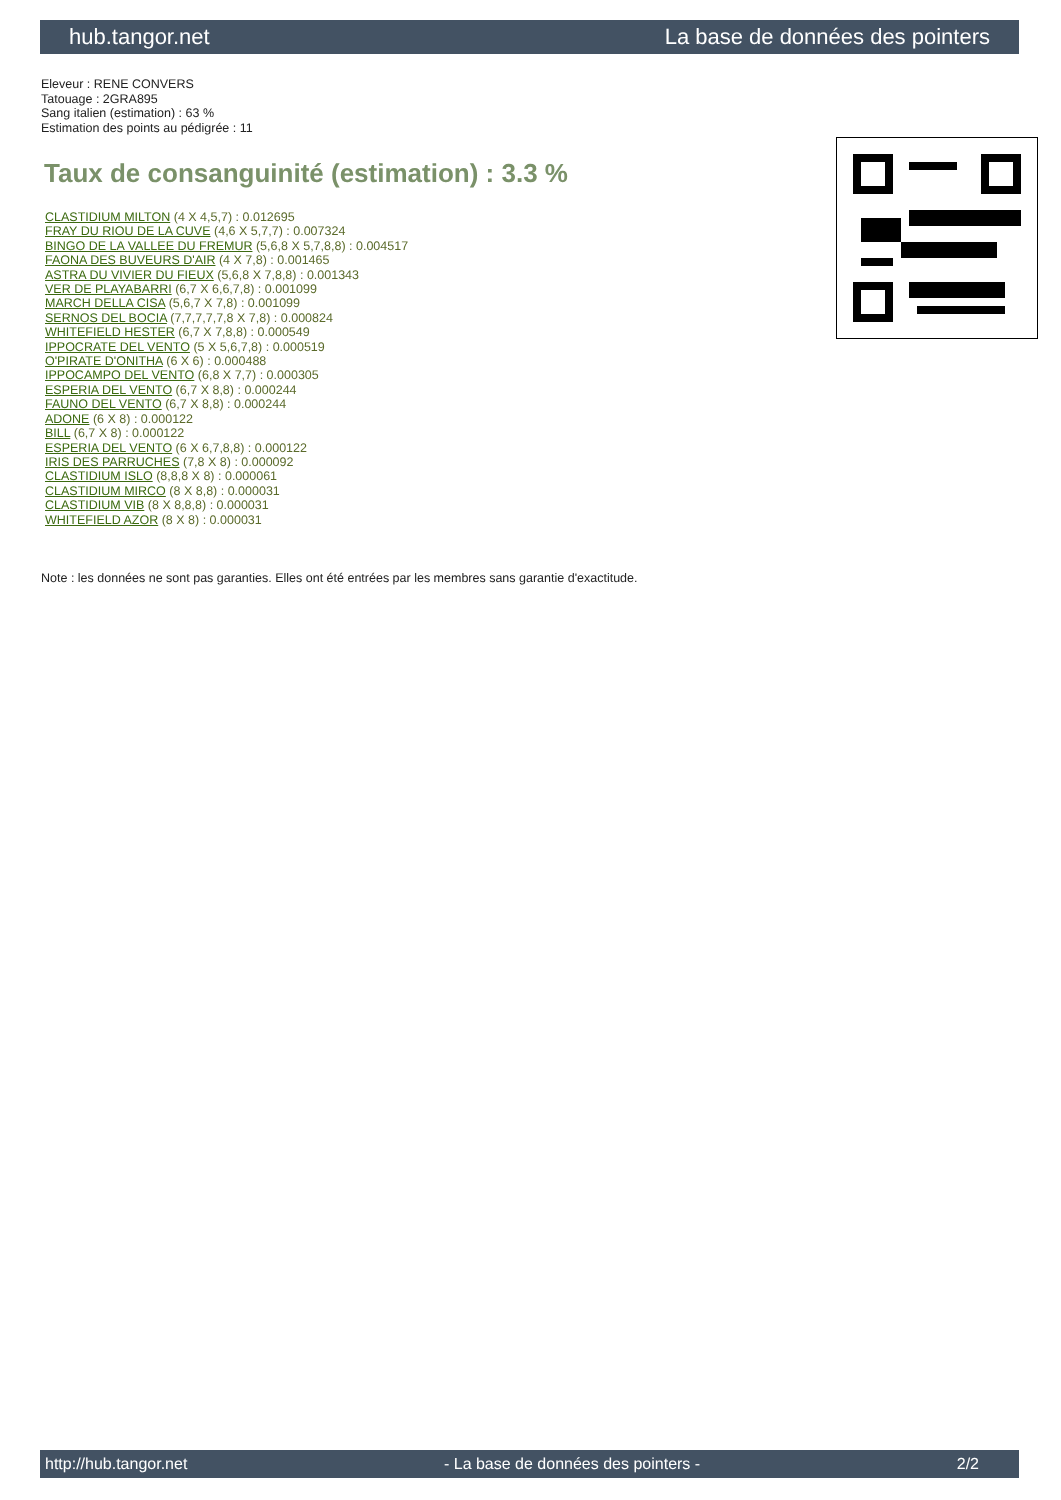hub.tangor.net La base de données des pointers
Eleveur : RENE CONVERS
Tatouage : 2GRA895
Sang italien (estimation) : 63 %
Estimation des points au pédigrée : 11
Taux de consanguinité (estimation) : 3.3 %
CLASTIDIUM MILTON (4 X 4,5,7) : 0.012695
FRAY DU RIOU DE LA CUVE (4,6 X 5,7,7) : 0.007324
BINGO DE LA VALLEE DU FREMUR (5,6,8 X 5,7,8,8) : 0.004517
FAONA DES BUVEURS D'AIR (4 X 7,8) : 0.001465
ASTRA DU VIVIER DU FIEUX (5,6,8 X 7,8,8) : 0.001343
VER DE PLAYABARRI (6,7 X 6,6,7,8) : 0.001099
MARCH DELLA CISA (5,6,7 X 7,8) : 0.001099
SERNOS DEL BOCIA (7,7,7,7,7,8 X 7,8) : 0.000824
WHITEFIELD HESTER (6,7 X 7,8,8) : 0.000549
IPPOCRATE DEL VENTO (5 X 5,6,7,8) : 0.000519
O'PIRATE D'ONITHA (6 X 6) : 0.000488
IPPOCAMPO DEL VENTO (6,8 X 7,7) : 0.000305
ESPERIA DEL VENTO (6,7 X 8,8) : 0.000244
FAUNO DEL VENTO (6,7 X 8,8) : 0.000244
ADONE (6 X 8) : 0.000122
BILL (6,7 X 8) : 0.000122
ESPERIA DEL VENTO (6 X 6,7,8,8) : 0.000122
IRIS DES PARRUCHES (7,8 X 8) : 0.000092
CLASTIDIUM ISLO (8,8,8 X 8) : 0.000061
CLASTIDIUM MIRCO (8 X 8,8) : 0.000031
CLASTIDIUM VIB (8 X 8,8,8) : 0.000031
WHITEFIELD AZOR (8 X 8) : 0.000031
Note : les données ne sont pas garanties. Elles ont été entrées par les membres sans garantie d'exactitude.
http://hub.tangor.net - La base de données des pointers - 2/2